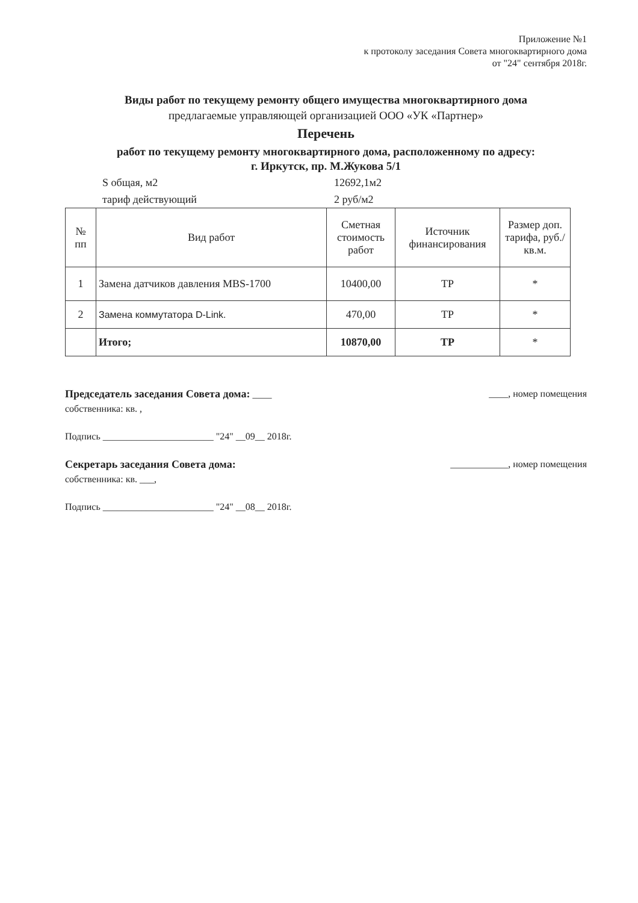Приложение №1
к протоколу заседания Совета многоквартирного дома
от "24" сентября 2018г.
Виды работ по текущему ремонту общего имущества многоквартирного дома
предлагаемые управляющей организацией ООО «УК «Партнер»
Перечень
работ по текущему ремонту многоквартирного дома, расположенному по адресу:
г. Иркутск, пр. М.Жукова 5/1
S общая, м2 12692,1м2
тариф действующий 2 руб/м2
| № пп | Вид работ | Сметная стоимость работ | Источник финансирования | Размер доп. тарифа, руб./кв.м. |
| --- | --- | --- | --- | --- |
| 1 | Замена датчиков давления MBS-1700 | 10400,00 | ТР | * |
| 2 | Замена коммутатора D-Link. | 470,00 | ТР | * |
| | Итого; | 10870,00 | ТР | * |
Председатель заседания Совета дома: ____ ____, номер помещения
собственника: кв. ,
Подпись _______________________ "24" __09__ 2018г.
Секретарь заседания Совета дома: ____________, номер помещения
собственника: кв. ___,
Подпись _______________________ "24" __08__ 2018г.